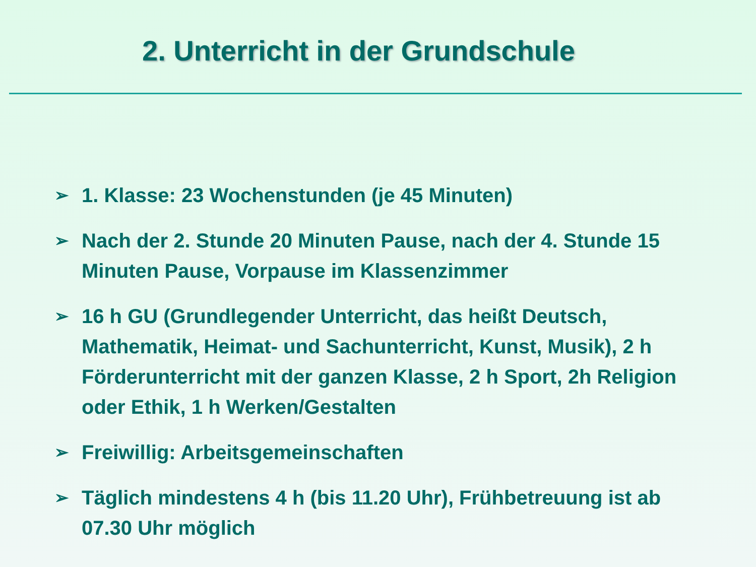2. Unterricht in der Grundschule
➢ 1. Klasse: 23 Wochenstunden (je 45 Minuten)
➢ Nach der 2. Stunde 20 Minuten Pause, nach der 4. Stunde 15 Minuten Pause, Vorpause im Klassenzimmer
➢ 16 h GU (Grundlegender Unterricht, das heißt Deutsch, Mathematik, Heimat- und Sachunterricht, Kunst, Musik), 2 h Förderunterricht mit der ganzen Klasse, 2 h Sport, 2h Religion oder Ethik, 1 h Werken/Gestalten
➢ Freiwillig: Arbeitsgemeinschaften
➢ Täglich mindestens 4 h (bis 11.20 Uhr), Frühbetreuung ist ab 07.30 Uhr möglich